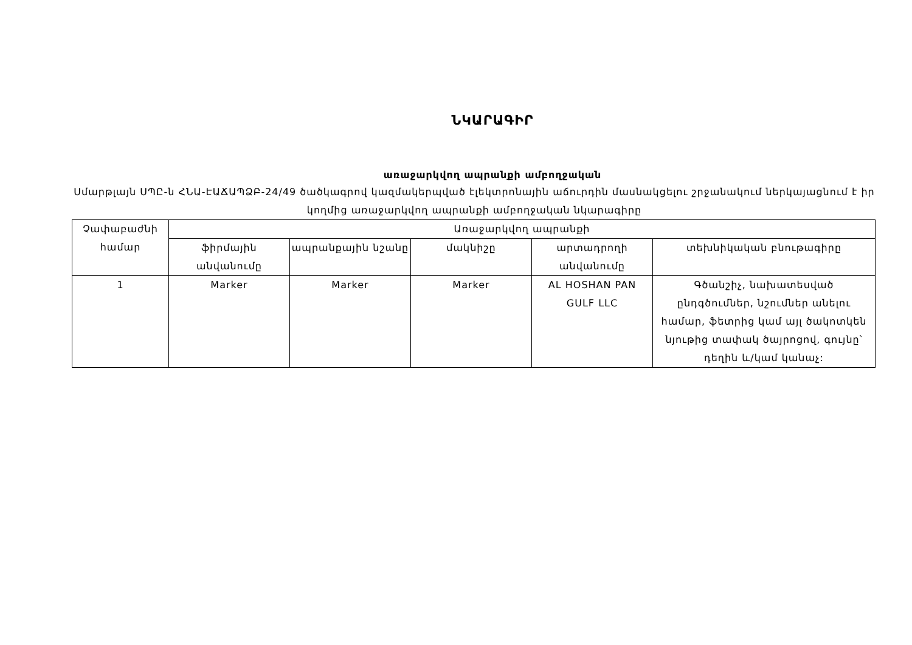ՆԿԱՐԱԳԻՐ
առաջարկվող ապրանքի ամբողջական
Սմարթլայն ՍՊԸ-ն ՀՆԱ-ԷԱՃԱՊՁԲ-24/49 ծածկագրով կազմակերպված էլեկտրոնային աճուրդին մասնակցելու շրջանակում ներկայացնում է իր կողմից առաջարկվող ապրանքի ամբողջական նկարագիրը
| Չափաբաժնի համար | Առաջարկվող ապրանքի | | | | |
| | ֆիրմային անվանումը | ապրանքային նշանը | մակնիշը | արտադրողի անվանումը | տեխնիկական բնութագիրը |
| 1 | Marker | Marker | Marker | AL HOSHAN PAN GULF LLC | Գծանշիչ, նախատեսված ընդգծումներ, նշումներ անելու համար, ֆետրից կամ այլ ծակոտկեն նյութից տափակ ծայրոցով, գույնը՝ դեղին և/կամ կանաչ: |